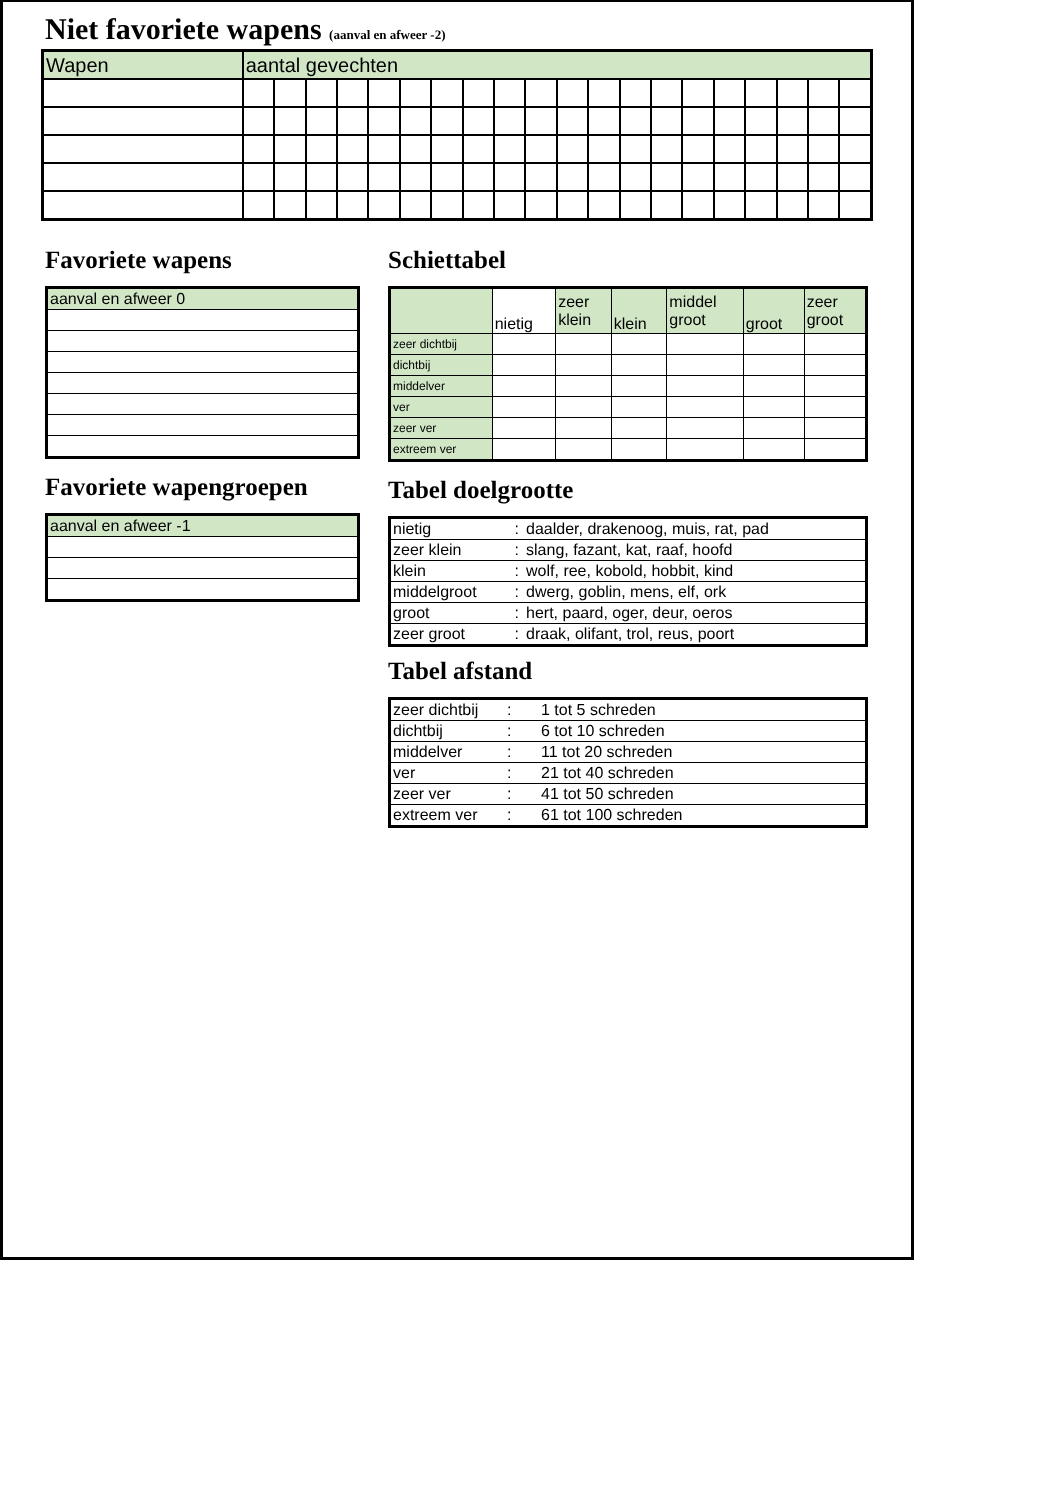Niet favoriete wapens (aanval en afweer -2)
| Wapen | aantal gevechten | | | | | | | | | | | | | | | | | | | |
Favoriete wapens
| aanval en afweer 0 |
Favoriete wapengroepen
| aanval en afweer -1 |
Schiettabel
| | nietig | zeer klein | klein | middel groot | groot | zeer groot |
| zeer dichtbij | | | | | | |
| dichtbij | | | | | | |
| middelver | | | | | | |
| ver | | | | | | |
| zeer ver | | | | | | |
| extreem ver | | | | | | |
Tabel doelgrootte
| nietig | : | daalder, drakenoog, muis, rat, pad |
| zeer klein | : | slang, fazant, kat, raaf, hoofd |
| klein | : | wolf, ree, kobold, hobbit, kind |
| middelgroot | : | dwerg, goblin, mens, elf, ork |
| groot | : | hert, paard, oger, deur, oeros |
| zeer groot | : | draak, olifant, trol, reus, poort |
Tabel afstand
| zeer dichtbij | : | 1 tot 5 schreden |
| dichtbij | : | 6 tot 10 schreden |
| middelver | : | 11 tot 20 schreden |
| ver | : | 21 tot 40 schreden |
| zeer ver | : | 41 tot 50 schreden |
| extreem ver | : | 61 tot 100 schreden |